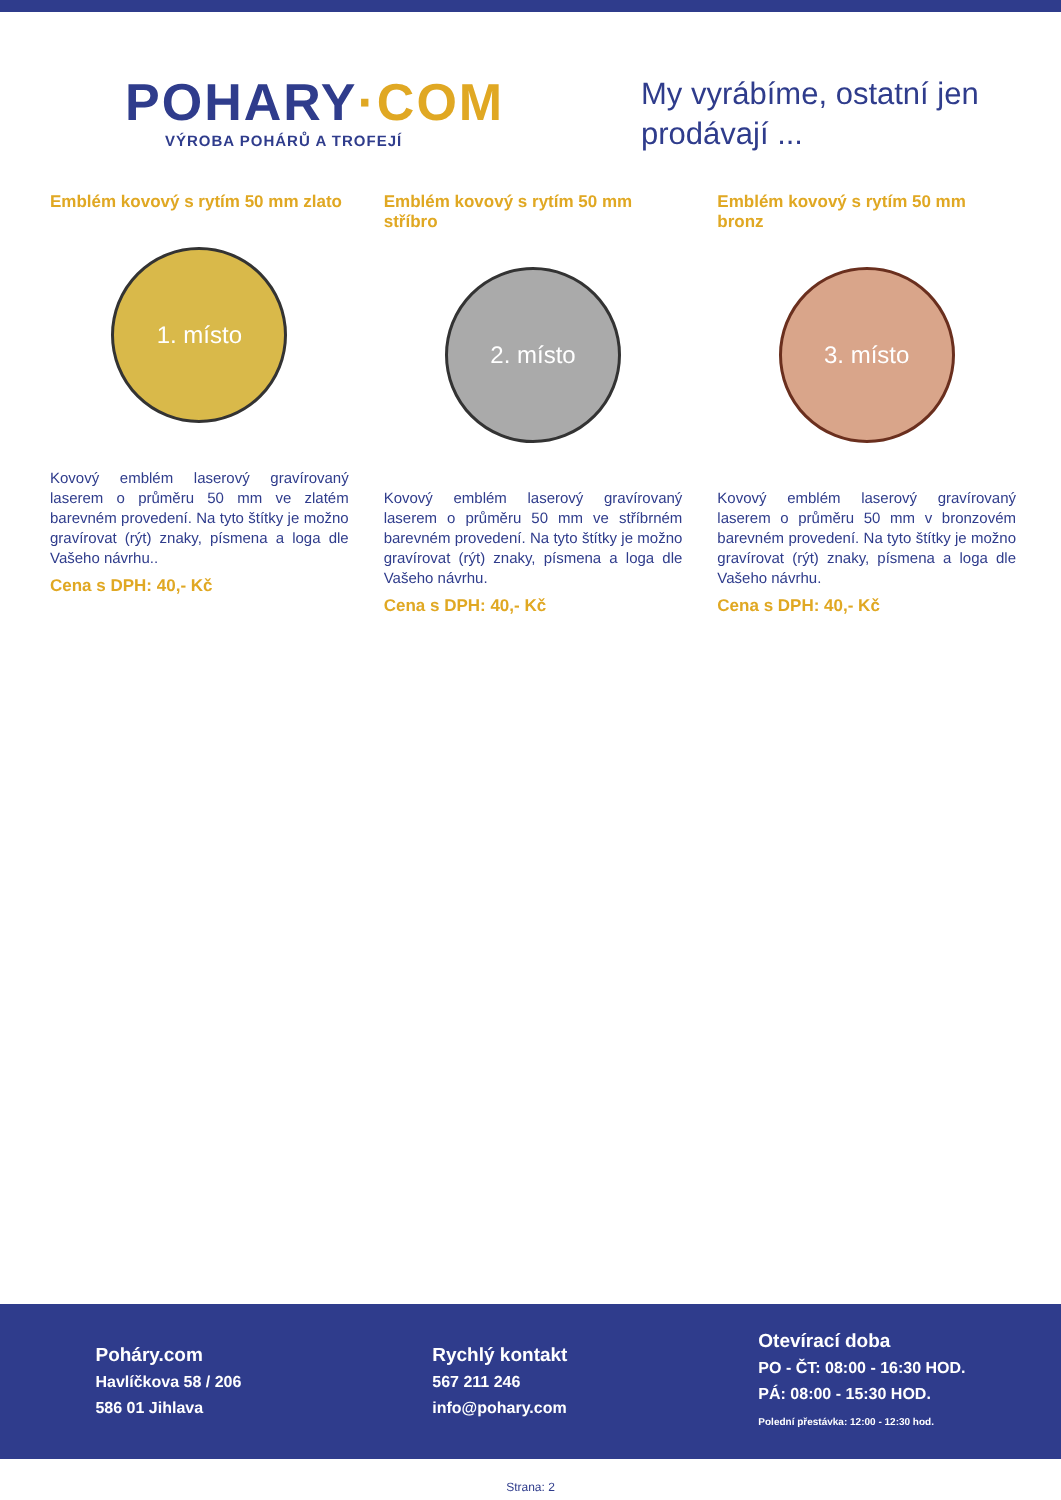POHARY·COM
VÝROBA POHÁRŮ A TROFEJÍ
My vyrábíme, ostatní jen prodávají ...
Emblém kovový s rytím 50 mm zlato
1. místo
Kovový emblém laserový gravírovaný laserem o průměru 50 mm ve zlatém barevném provedení. Na tyto štítky je možno gravírovat (rýt) znaky, písmena a loga dle Vašeho návrhu..
Cena s DPH: 40,- Kč
Emblém kovový s rytím 50 mm stříbro
2. místo
Kovový emblém laserový gravírovaný laserem o průměru 50 mm ve stříbrném barevném provedení. Na tyto štítky je možno gravírovat (rýt) znaky, písmena a loga dle Vašeho návrhu.
Cena s DPH: 40,- Kč
Emblém kovový s rytím 50 mm bronz
3. místo
Kovový emblém laserový gravírovaný laserem o průměru 50 mm v bronzovém barevném provedení. Na tyto štítky je možno gravírovat (rýt) znaky, písmena a loga dle Vašeho návrhu.
Cena s DPH: 40,- Kč
Poháry.com
Havlíčkova 58 / 206
586 01 Jihlava
Rychlý kontakt
567 211 246
info@pohary.com
Otevírací doba
PO - ČT: 08:00 - 16:30 HOD.
PÁ: 08:00 - 15:30 HOD.
Polední přestávka: 12:00 - 12:30 hod.
Strana: 2